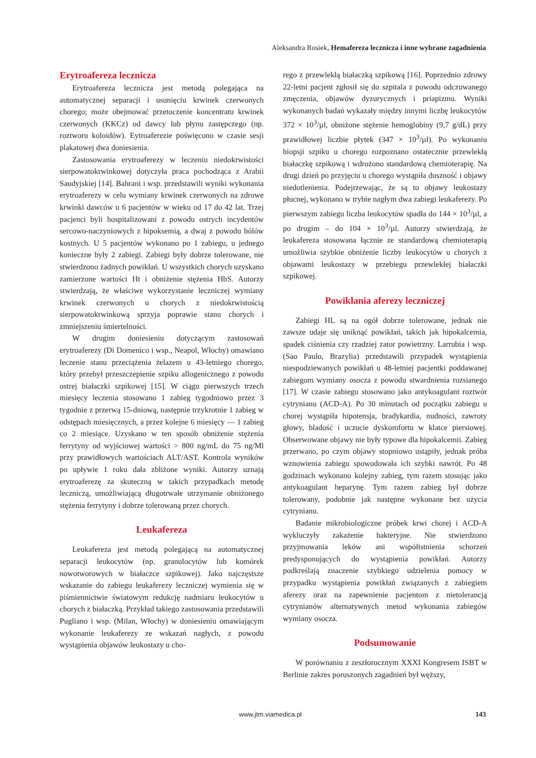Aleksandra Rosiek, Hemafereza lecznicza i inne wybrane zagadnienia
Erytroafereza lecznicza
Erytroafereza lecznicza jest metodą polegająca na automatycznej separacji i usunięciu krwinek czerwonych chorego; może obejmować przetoczenie koncentratu krwinek czerwonych (KKCz) od dawcy lub płynu zastępczego (np. roztworu koloidów). Eytroaferezie poświęcono w czasie sesji plakatowej dwa doniesienia.
Zastosowania erytroaferezy w leczeniu niedokrwistości sierpowatokrwinkowej dotyczyła praca pochodząca z Arabii Saudyjskiej [14]. Bahrani i wsp. przedstawili wyniki wykonania erytroaferezy w celu wymiany krwinek czerwonych na zdrowe krwinki dawców u 6 pacjentów w wieku od 17 do 42 lat. Trzej pacjenci byli hospitalizowani z powodu ostrych incydentów sercowo-naczyniowych z hipoksemią, a dwaj z powodu bólów kostnych. U 5 pacjentów wykonano po 1 zabiegu, u jednego konieczne były 2 zabiegi. Zabiegi były dobrze tolerowane, nie stwierdzono żadnych powikłań. U wszystkich chorych uzyskano zamierzone wartości Ht i obniżenie stężenia HbS. Autorzy stwierdzają, że właściwe wykorzystanie leczniczej wymiany krwinek czerwonych u chorych z niedokrwistością sierpowatokrwinkową sprzyja poprawie stanu chorych i zmniejszeniu śmiertelności.
W drugim doniesieniu dotyczącym zastosowań erytroaferezy (Di Domenico i wsp., Neapol, Włochy) omawiano leczenie stanu przeciążenia żelazem u 43-letniego chorego, który przebył przeszczepienie szpiku allogenicznego z powodu ostrej białaczki szpikowej [15]. W ciągu pierwszych trzech miesięcy leczenia stosowano 1 zabieg tygodniowo przez 3 tygodnie z przerwą 15-dniową, następnie trzykrotnie 1 zabieg w odstępach miesięcznych, a przez kolejne 6 miesięcy — 1 zabieg co 2 miesiące. Uzyskano w ten sposób obniżenie stężenia ferrytyny od wyjściowej wartości > 800 ng/mL do 75 ng/Ml przy prawidłowych wartościach ALT/AST. Kontrola wyników po upływie 1 roku dała zbliżone wyniki. Autorzy uznają erytroaferezę za skuteczną w takich przypadkach metodę leczniczą, umożliwiającą długotrwałe utrzymanie obniżonego stężenia ferrytyny i dobrze tolerowaną przez chorych.
Leukafereza
Leukafereza jest metodą polegającą na automatycznej separacji leukocytów (np. granulocytów lub komórek nowotworowych w białaczce szpikowej). Jako najczęstsze wskazanie do zabiegu leukaferezy leczniczej wymienia się w piśmiennictwie światowym redukcję nadmiaru leukocytów u chorych z białaczką. Przykład takiego zastosowania przedstawili Pugliano i wsp. (Milan, Włochy) w doniesieniu omawiającym wykonanie leukaferezy ze wskazań nagłych, z powodu wystąpienia objawów leukostazy u cho-
rego z przewlekłą białaczką szpikową [16]. Poprzednio zdrowy 22-letni pacjent zgłosił się do szpitala z powodu odczuwanego zmęczenia, objawów dyzurycznych i priapizmu. Wyniki wykonanych badań wykazały między innymi liczbę leukocytów 372 × 10<sup>3</sup>/µl, obniżone stężenie hemoglobiny (9,7 g/dL) przy prawidłowej liczbie płytek (347 × 10<sup>3</sup>/µl). Po wykonaniu biopsji szpiku u chorego rozpoznano ostatecznie przewlekłą białaczkę szpikową i wdrożono standardową chemioterapię. Na drugi dzień po przyjęciu u chorego wystąpiła duszność i objawy niedotlenienia. Podejrzewając, że są to objawy leukostazy płucnej, wykonano w trybie nagłym dwa zabiegi leukaferezy. Po pierwszym zabiegu liczba leukocytów spadła do 144 × 10<sup>3</sup>/µl, a po drugim – do 104 × 10<sup>3</sup>/µl. Autorzy stwierdzają, że leukafereza stosowana łącznie ze standardową chemioterapią umożliwia szybkie obniżenie liczby leukocytów u chorych z objawami leukostazy w przebiegu przewlekłej białaczki szpikowej.
Powikłania aferezy leczniczej
Zabiegi HL są na ogół dobrze tolerowane, jednak nie zawsze udaje się uniknąć powikłań, takich jak hipokalcemia, spadek ciśnienia czy rzadziej zator powietrzny. Larrubia i wsp. (Sao Paulo, Brazylia) przedstawili przypadek wystąpienia niespodziewanych powikłań u 48-letniej pacjentki poddawanej zabiegom wymiany osocza z powodu stwardnienia rozsianego [17]. W czasie zabiegu stosowano jako antykoagulant roztwór cytrynianu (ACD-A). Po 30 minutach od początku zabiegu u chorej wystąpiła hipotensja, bradykardia, nudności, zawroty głowy, bladość i uczucie dyskomfortu w klatce piersiowej. Obserwowane objawy nie były typowe dla hipokalcemii. Zabieg przerwano, po czym objawy stopniowo ustąpiły, jednak próba wznowienia zabiegu spowodowała ich szybki nawrót. Po 48 godzinach wykonano kolejny zabieg, tym razem stosując jako antykoagulant heparynę. Tym razem zabieg był dobrze tolerowany, podobnie jak następne wykonane bez użycia cytrynianu.
Badanie mikrobiologiczne próbek krwi chorej i ACD-A wykluczyły zakażenie bakteryjne. Nie stwierdzono przyjmowania leków ani współistnienia schorzeń predysponujących do wystąpienia powikłań. Autorzy podkreślają znaczenie szybkiego udzielenia pomocy w przypadku wystąpienia powikłań związanych z zabiegiem aferezy oraz na zapewnienie pacjentom z nietolerancją cytrynianów alternatywnych metod wykonania zabiegów wymiany osocza.
Podsumowanie
W porównaniu z zeszłorocznym XXXI Kongresem ISBT w Berlinie zakres poruszonych zagadnień był węższy,
www.jtm.viamedica.pl 143